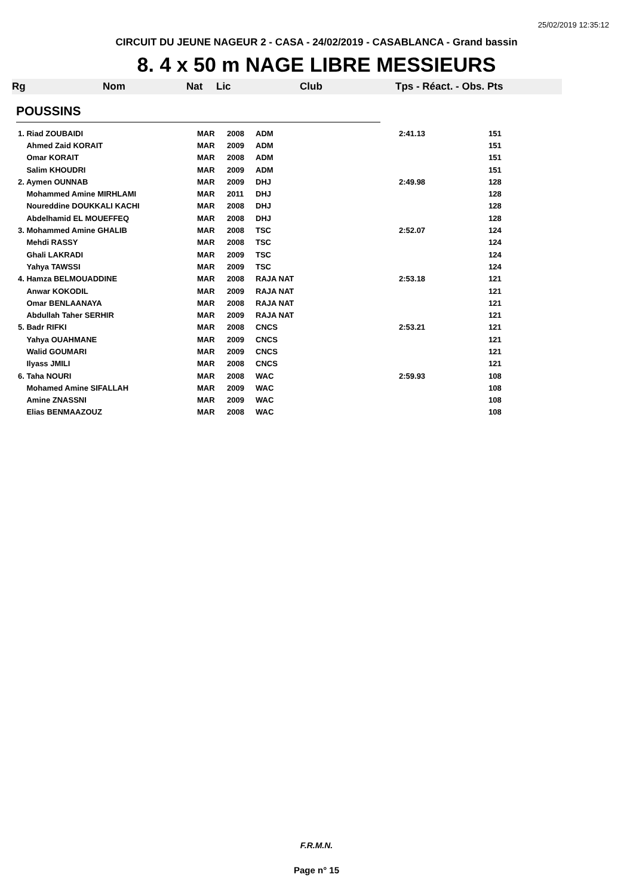25/02/2019 12:35:12
CIRCUIT DU JEUNE NAGEUR 2 - CASA - 24/02/2019 - CASABLANCA - Grand bassin
8. 4 x 50 m NAGE LIBRE MESSIEURS
Rg Nom Nat Lic Club Tps - Réact. - Obs. Pts
POUSSINS
| 1. Riad ZOUBAIDI | MAR | 2008 | ADM | 2:41.13 | 151 |
| Ahmed Zaid KORAIT | MAR | 2009 | ADM | | 151 |
| Omar KORAIT | MAR | 2008 | ADM | | 151 |
| Salim KHOUDRI | MAR | 2009 | ADM | | 151 |
| 2. Aymen OUNNAB | MAR | 2009 | DHJ | 2:49.98 | 128 |
| Mohammed Amine MIRHLAMI | MAR | 2011 | DHJ | | 128 |
| Noureddine DOUKKALI KACHI | MAR | 2008 | DHJ | | 128 |
| Abdelhamid EL MOUEFFEQ | MAR | 2008 | DHJ | | 128 |
| 3. Mohammed Amine GHALIB | MAR | 2008 | TSC | 2:52.07 | 124 |
| Mehdi RASSY | MAR | 2008 | TSC | | 124 |
| Ghali LAKRADI | MAR | 2009 | TSC | | 124 |
| Yahya TAWSSI | MAR | 2009 | TSC | | 124 |
| 4. Hamza BELMOUADDINE | MAR | 2008 | RAJA NAT | 2:53.18 | 121 |
| Anwar KOKODIL | MAR | 2009 | RAJA NAT | | 121 |
| Omar BENLAANAYA | MAR | 2008 | RAJA NAT | | 121 |
| Abdullah Taher SERHIR | MAR | 2009 | RAJA NAT | | 121 |
| 5. Badr RIFKI | MAR | 2008 | CNCS | 2:53.21 | 121 |
| Yahya OUAHMANE | MAR | 2009 | CNCS | | 121 |
| Walid GOUMARI | MAR | 2009 | CNCS | | 121 |
| Ilyass JMILI | MAR | 2008 | CNCS | | 121 |
| 6. Taha NOURI | MAR | 2008 | WAC | 2:59.93 | 108 |
| Mohamed Amine SIFALLAH | MAR | 2009 | WAC | | 108 |
| Amine ZNASSNI | MAR | 2009 | WAC | | 108 |
| Elias BENMAAZOUZ | MAR | 2008 | WAC | | 108 |
F.R.M.N.
Page n° 15